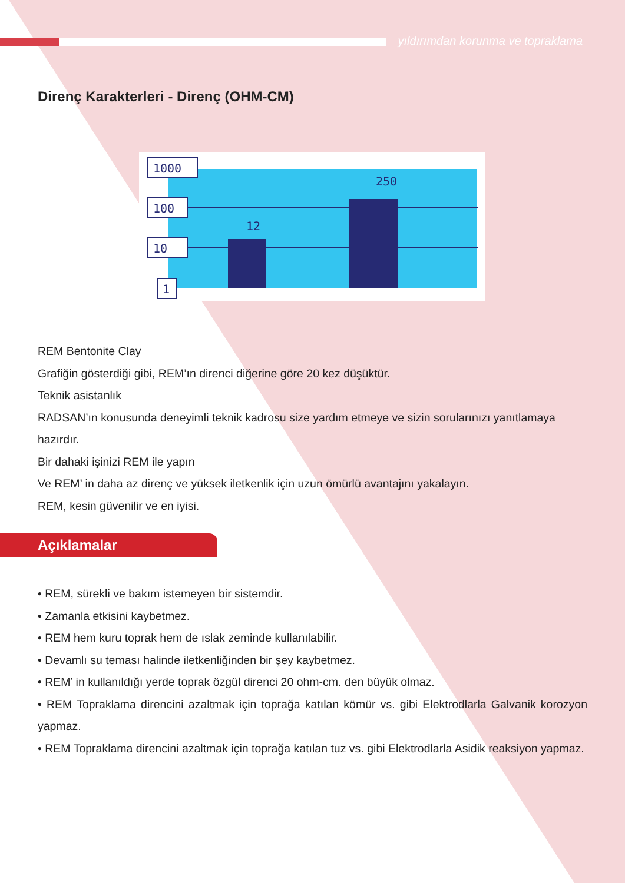yıldırımdan korunma ve topraklama
Direnç Karakterleri - Direnç (OHM-CM)
12
250
1000
100
10
1
REM Bentonite Clay
Grafiğin gösterdiği gibi, REM’ın direnci diğerine göre 20 kez düşüktür.
Teknik asistanlık
RADSAN’ın konusunda deneyimli teknik kadrosu size yardım etmeye ve sizin sorularınızı yanıtlamaya hazırdır.
Bir dahaki işinizi REM ile yapın
Ve REM’ in daha az direnç ve yüksek iletkenlik için uzun ömürlü avantajını yakalayın.
REM, kesin güvenilir ve en iyisi.
Açıklamalar
• REM, sürekli ve bakım istemeyen bir sistemdir.
• Zamanla etkisini kaybetmez.
• REM hem kuru toprak hem de ıslak zeminde kullanılabilir.
• Devamlı su teması halinde iletkenliğinden bir şey kaybetmez.
• REM’ in kullanıldığı yerde toprak özgül direnci 20 ohm-cm. den büyük olmaz.
• REM Topraklama direncini azaltmak için toprağa katılan kömür vs. gibi Elektrodlarla Galvanik korozyon yapmaz.
• REM Topraklama direncini azaltmak için toprağa katılan tuz vs. gibi Elektrodlarla Asidik reaksiyon yapmaz.